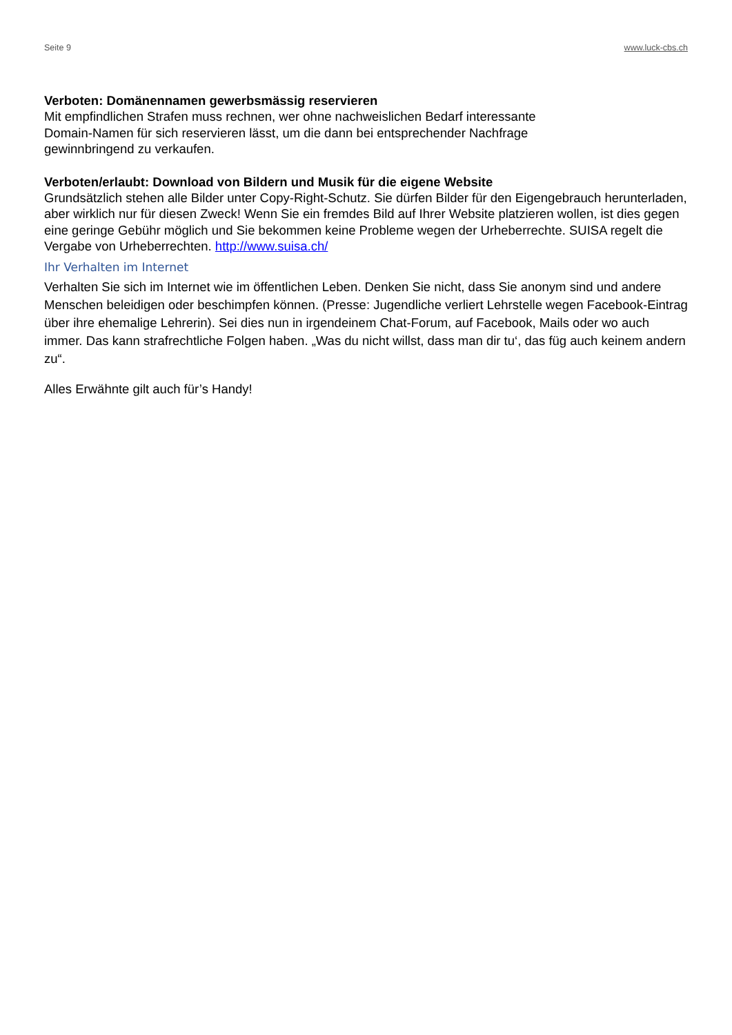Seite 9 www.luck-cbs.ch
Verboten: Domänennamen gewerbsmässig reservieren
Mit empfindlichen Strafen muss rechnen, wer ohne nachweislichen Bedarf interessante
Domain-Namen für sich reservieren lässt, um die dann bei entsprechender Nachfrage
gewinnbringend zu verkaufen.
Verboten/erlaubt: Download von Bildern und Musik für die eigene Website
Grundsätzlich stehen alle Bilder unter Copy-Right-Schutz. Sie dürfen Bilder für den Eigengebrauch herunterladen, aber wirklich nur für diesen Zweck! Wenn Sie ein fremdes Bild auf Ihrer Website platzieren wollen, ist dies gegen eine geringe Gebühr möglich und Sie bekommen keine Probleme wegen der Urheberrechte. SUISA regelt die Vergabe von Urheberrechten. http://www.suisa.ch/
Ihr Verhalten im Internet
Verhalten Sie sich im Internet wie im öffentlichen Leben. Denken Sie nicht, dass Sie anonym sind und andere Menschen beleidigen oder beschimpfen können. (Presse: Jugendliche verliert Lehrstelle wegen Facebook-Eintrag über ihre ehemalige Lehrerin). Sei dies nun in irgendeinem Chat-Forum, auf Facebook, Mails oder wo auch immer. Das kann strafrechtliche Folgen haben. „Was du nicht willst, dass man dir tu‘, das füg auch keinem andern zu“.
Alles Erwähnte gilt auch für’s Handy!